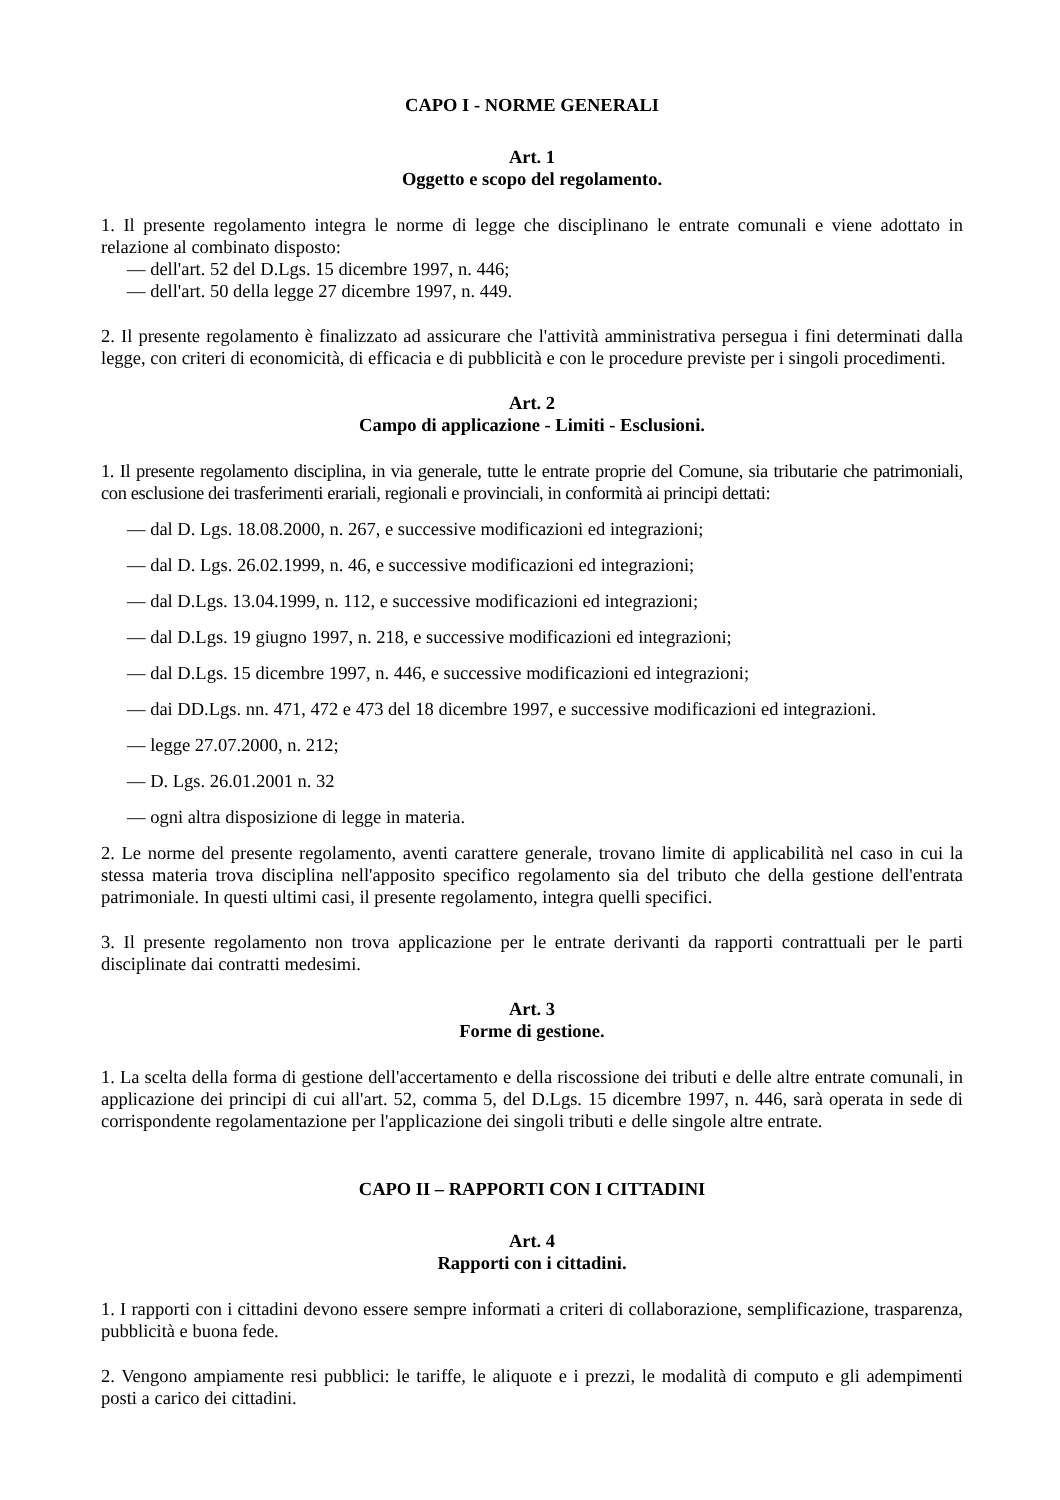CAPO I - NORME GENERALI
Art. 1
Oggetto e scopo del regolamento.
1. Il presente regolamento integra le norme di legge che disciplinano le entrate comunali e viene adottato in relazione al combinato disposto:
— dell'art. 52 del D.Lgs. 15 dicembre 1997, n. 446;
— dell'art. 50 della legge 27 dicembre 1997, n. 449.
2. Il presente regolamento è finalizzato ad assicurare che l'attività amministrativa persegua i fini determinati dalla legge, con criteri di economicità, di efficacia e di pubblicità e con le procedure previste per i singoli procedimenti.
Art. 2
Campo di applicazione - Limiti - Esclusioni.
1. Il presente regolamento disciplina, in via generale, tutte le entrate proprie del Comune, sia tributarie che patrimoniali, con esclusione dei trasferimenti erariali, regionali e provinciali, in conformità ai principi dettati:
— dal D. Lgs. 18.08.2000, n. 267, e successive modificazioni ed integrazioni;
— dal D. Lgs. 26.02.1999, n. 46, e successive modificazioni ed integrazioni;
— dal D.Lgs. 13.04.1999, n. 112, e successive modificazioni ed integrazioni;
— dal D.Lgs. 19 giugno 1997, n. 218, e successive modificazioni ed integrazioni;
— dal D.Lgs. 15 dicembre 1997, n. 446, e successive modificazioni ed integrazioni;
— dai DD.Lgs. nn. 471, 472 e 473 del 18 dicembre 1997, e successive modificazioni ed integrazioni.
— legge 27.07.2000, n. 212;
— D. Lgs. 26.01.2001 n. 32
— ogni altra disposizione di legge in materia.
2. Le norme del presente regolamento, aventi carattere generale, trovano limite di applicabilità nel caso in cui la stessa materia trova disciplina nell'apposito specifico regolamento sia del tributo che della gestione dell'entrata patrimoniale. In questi ultimi casi, il presente regolamento, integra quelli specifici.
3. Il presente regolamento non trova applicazione per le entrate derivanti da rapporti contrattuali per le parti disciplinate dai contratti medesimi.
Art. 3
Forme di gestione.
1. La scelta della forma di gestione dell'accertamento e della riscossione dei tributi e delle altre entrate comunali, in applicazione dei principi di cui all'art. 52, comma 5, del D.Lgs. 15 dicembre 1997, n. 446, sarà operata in sede di corrispondente regolamentazione per l'applicazione dei singoli tributi e delle singole altre entrate.
CAPO II – RAPPORTI CON I CITTADINI
Art. 4
Rapporti con i cittadini.
1. I rapporti con i cittadini devono essere sempre informati a criteri di collaborazione, semplificazione, trasparenza, pubblicità e buona fede.
2. Vengono ampiamente resi pubblici: le tariffe, le aliquote e i prezzi, le modalità di computo e gli adempimenti posti a carico dei cittadini.